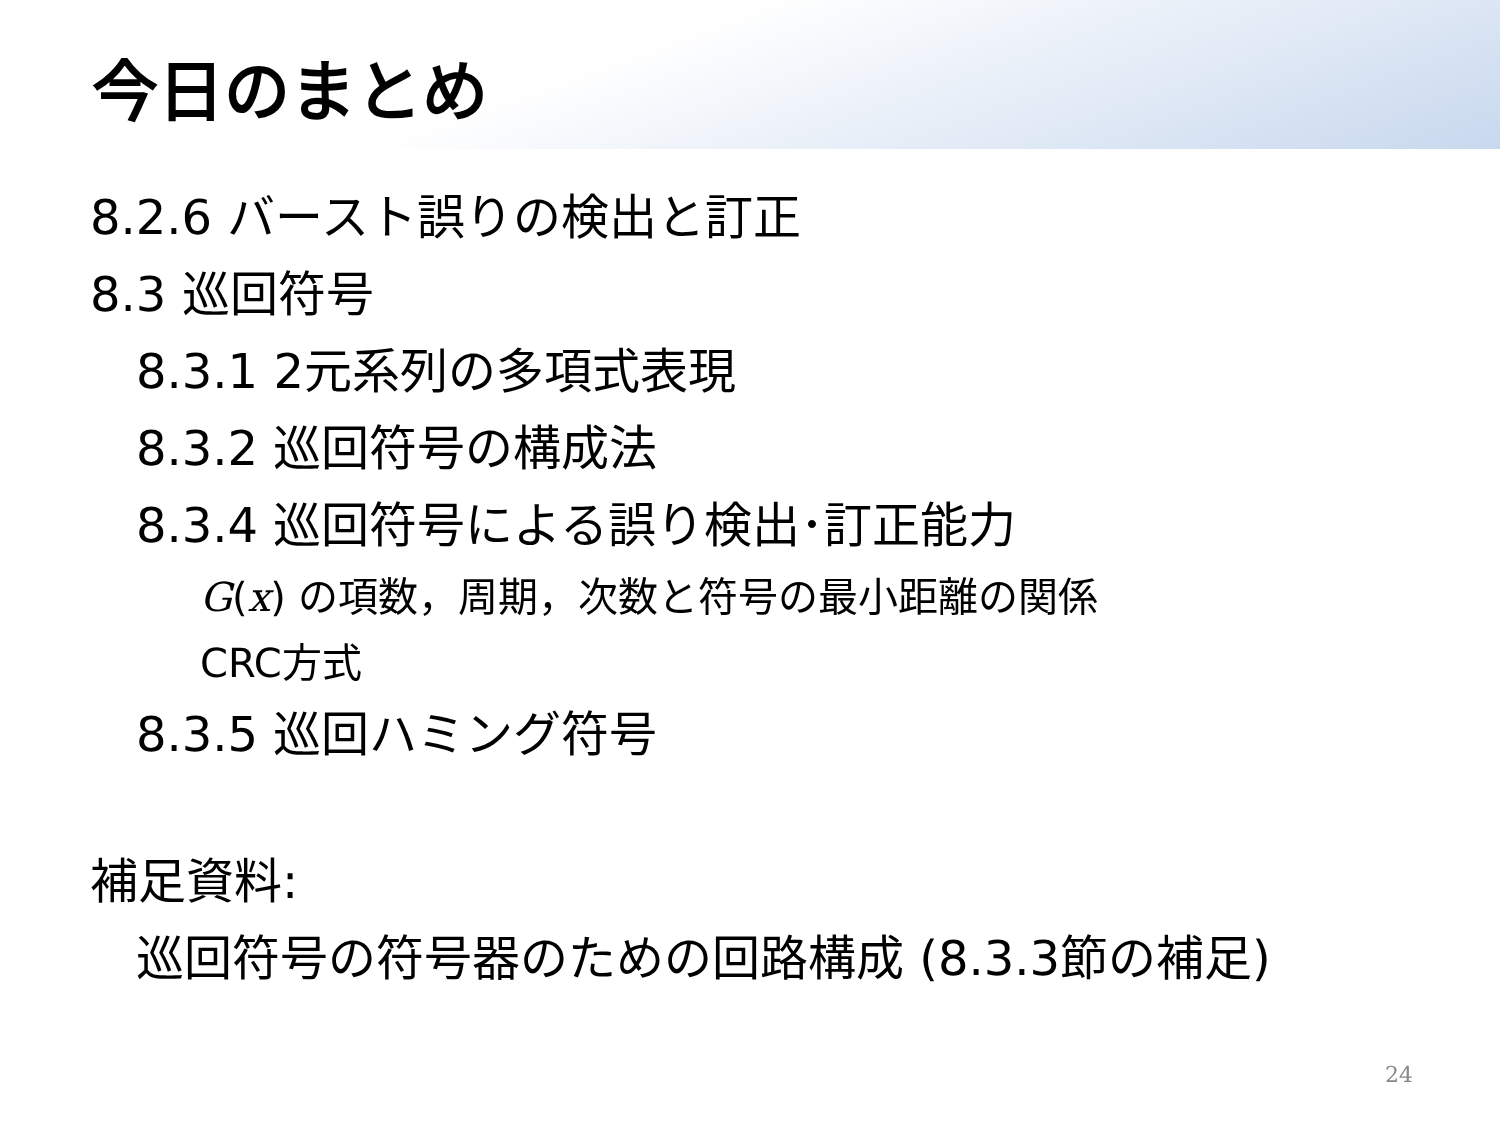今日のまとめ
8.2.6 バースト誤りの検出と訂正
8.3 巡回符号
8.3.1 2元系列の多項式表現
8.3.2 巡回符号の構成法
8.3.4 巡回符号による誤り検出･訂正能力
G(x) の項数，周期，次数と符号の最小距離の関係
CRC方式
8.3.5 巡回ハミング符号
補足資料:
巡回符号の符号器のための回路構成 (8.3.3節の補足)
24